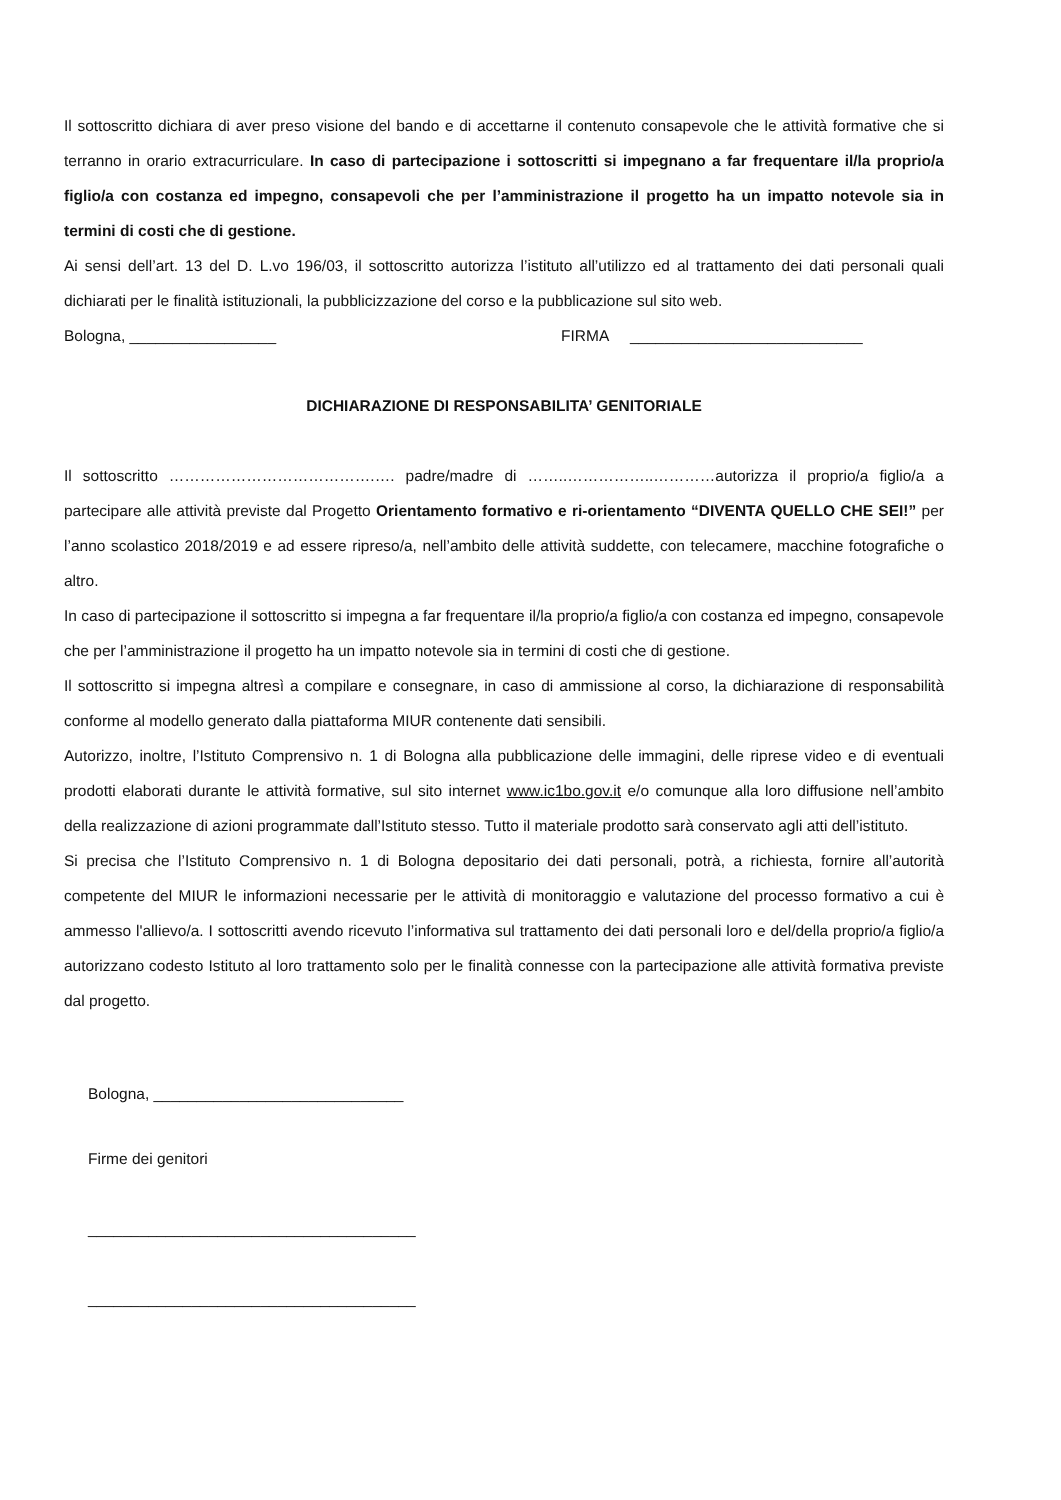Il sottoscritto dichiara di aver preso visione del bando e di accettarne il contenuto consapevole che le attività formative che si terranno in orario extracurriculare. In caso di partecipazione i sottoscritti si impegnano a far frequentare il/la proprio/a figlio/a con costanza ed impegno, consapevoli che per l’amministrazione il progetto ha un impatto notevole sia in termini di costi che di gestione.
Ai sensi dell’art. 13 del D. L.vo 196/03, il sottoscritto autorizza l’istituto all’utilizzo ed al trattamento dei dati personali quali dichiarati per le finalità istituzionali, la pubblicizzazione del corso e la pubblicazione sul sito web.
Bologna, _________________ FIRMA ___________________________
DICHIARAZIONE DI RESPONSABILITA’ GENITORIALE
Il sottoscritto ………………………………….…. padre/madre di ……..……………..…………autorizza il proprio/a figlio/a a partecipare alle attività previste dal Progetto Orientamento formativo e ri-orientamento “DIVENTA QUELLO CHE SEI!” per l’anno scolastico 2018/2019 e ad essere ripreso/a, nell’ambito delle attività suddette, con telecamere, macchine fotografiche o altro.
In caso di partecipazione il sottoscritto si impegna a far frequentare il/la proprio/a figlio/a con costanza ed impegno, consapevole che per l’amministrazione il progetto ha un impatto notevole sia in termini di costi che di gestione.
Il sottoscritto si impegna altresì a compilare e consegnare, in caso di ammissione al corso, la dichiarazione di responsabilità conforme al modello generato dalla piattaforma MIUR contenente dati sensibili.
Autorizzo, inoltre, l’Istituto Comprensivo n. 1 di Bologna alla pubblicazione delle immagini, delle riprese video e di eventuali prodotti elaborati durante le attività formative, sul sito internet www.ic1bo.gov.it e/o comunque alla loro diffusione nell’ambito della realizzazione di azioni programmate dall’Istituto stesso. Tutto il materiale prodotto sarà conservato agli atti dell’istituto.
Si precisa che l’Istituto Comprensivo n. 1 di Bologna depositario dei dati personali, potrà, a richiesta, fornire all’autorità competente del MIUR le informazioni necessarie per le attività di monitoraggio e valutazione del processo formativo a cui è ammesso l'allievo/a. I sottoscritti avendo ricevuto l’informativa sul trattamento dei dati personali loro e del/della proprio/a figlio/a autorizzano codesto Istituto al loro trattamento solo per le finalità connesse con la partecipazione alle attività formativa previste dal progetto.
Bologna, _____________________________
Firme dei genitori
______________________________________
______________________________________